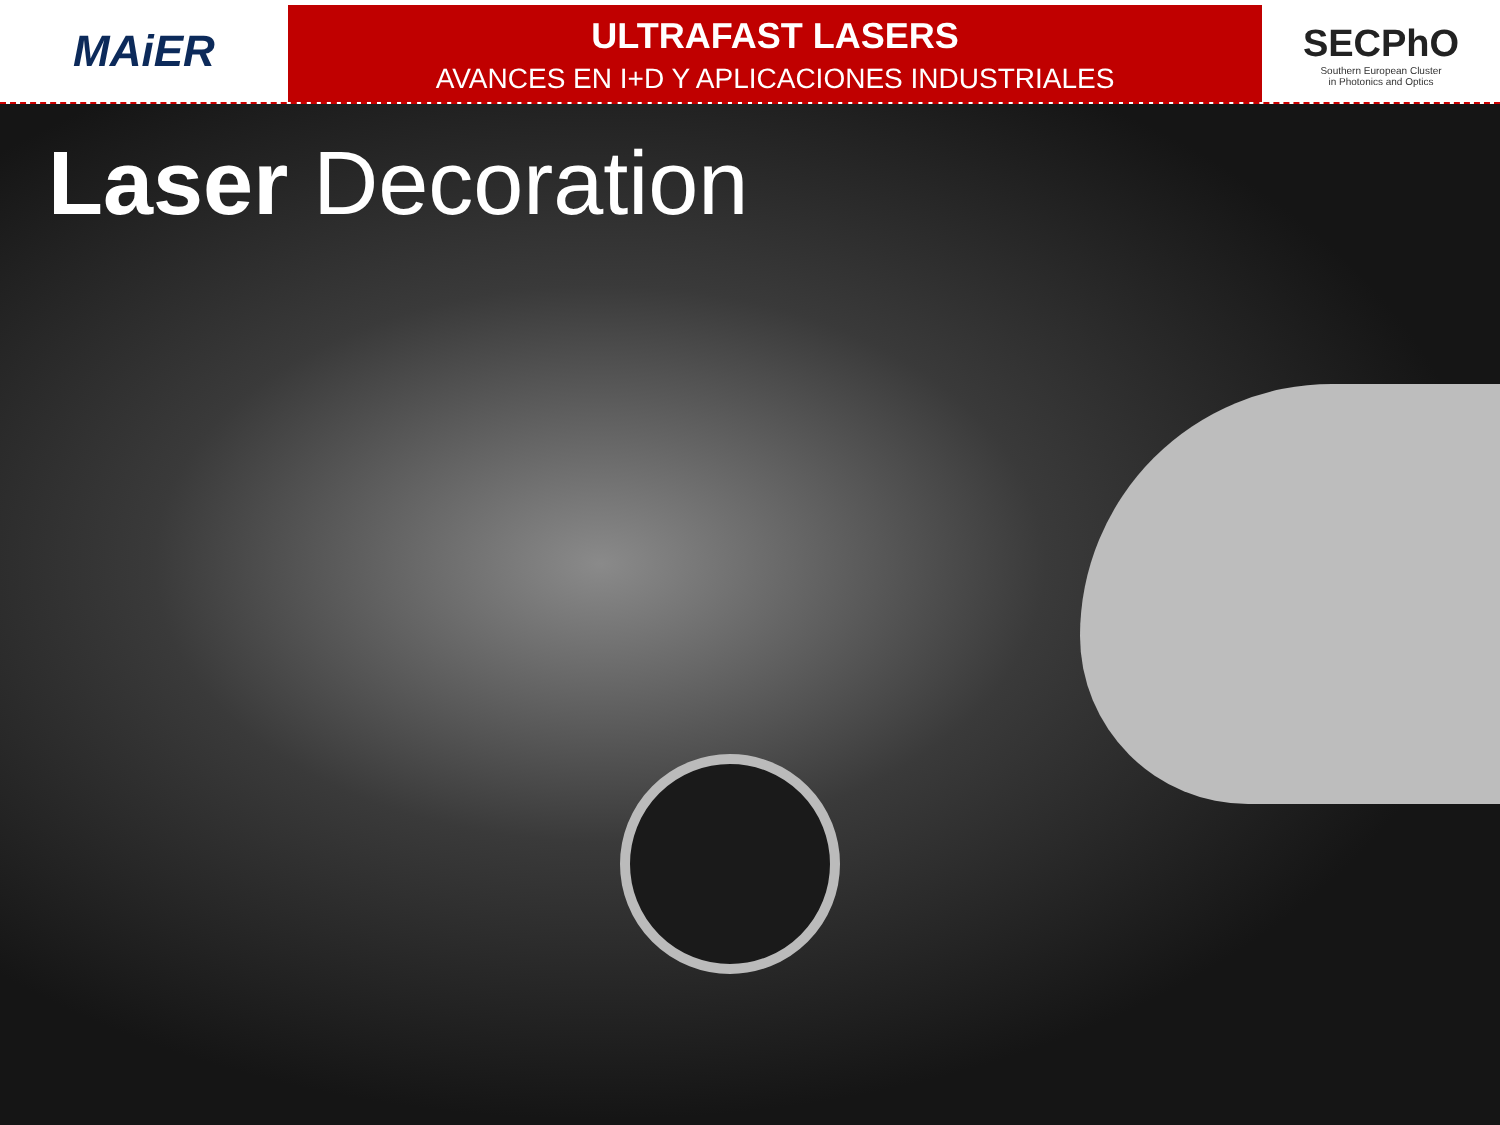MAiER
ULTRAFAST LASERS
AVANCES EN I+D Y APLICACIONES INDUSTRIALES
SECPhO
Southern European Cluster
in Photonics and Optics
Laser Decoration